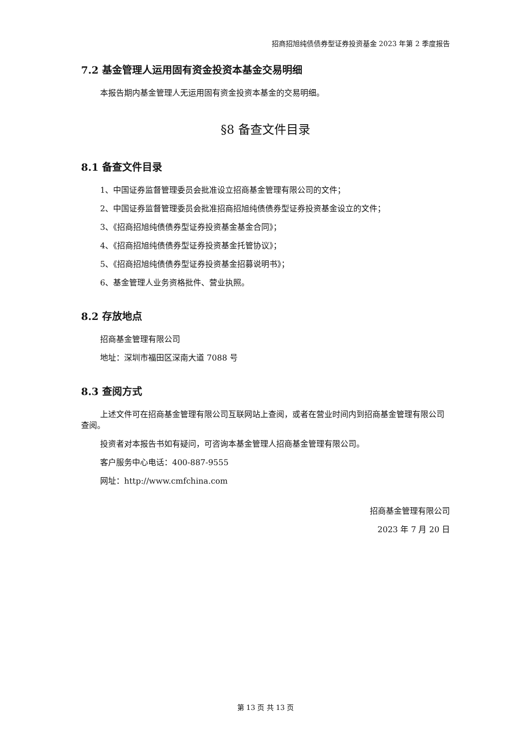招商招旭纯债债券型证券投资基金 2023 年第 2 季度报告
7.2 基金管理人运用固有资金投资本基金交易明细
本报告期内基金管理人无运用固有资金投资本基金的交易明细。
§8 备查文件目录
8.1 备查文件目录
1、中国证券监督管理委员会批准设立招商基金管理有限公司的文件；
2、中国证券监督管理委员会批准招商招旭纯债债券型证券投资基金设立的文件；
3、《招商招旭纯债债券型证券投资基金基金合同》；
4、《招商招旭纯债债券型证券投资基金托管协议》；
5、《招商招旭纯债债券型证券投资基金招募说明书》；
6、基金管理人业务资格批件、营业执照。
8.2 存放地点
招商基金管理有限公司
地址：深圳市福田区深南大道 7088 号
8.3 查阅方式
上述文件可在招商基金管理有限公司互联网站上查阅，或者在营业时间内到招商基金管理有限公司查阅。
投资者对本报告书如有疑问，可咨询本基金管理人招商基金管理有限公司。
客户服务中心电话：400-887-9555
网址：http://www.cmfchina.com
招商基金管理有限公司
2023 年 7 月 20 日
第 13 页 共 13 页